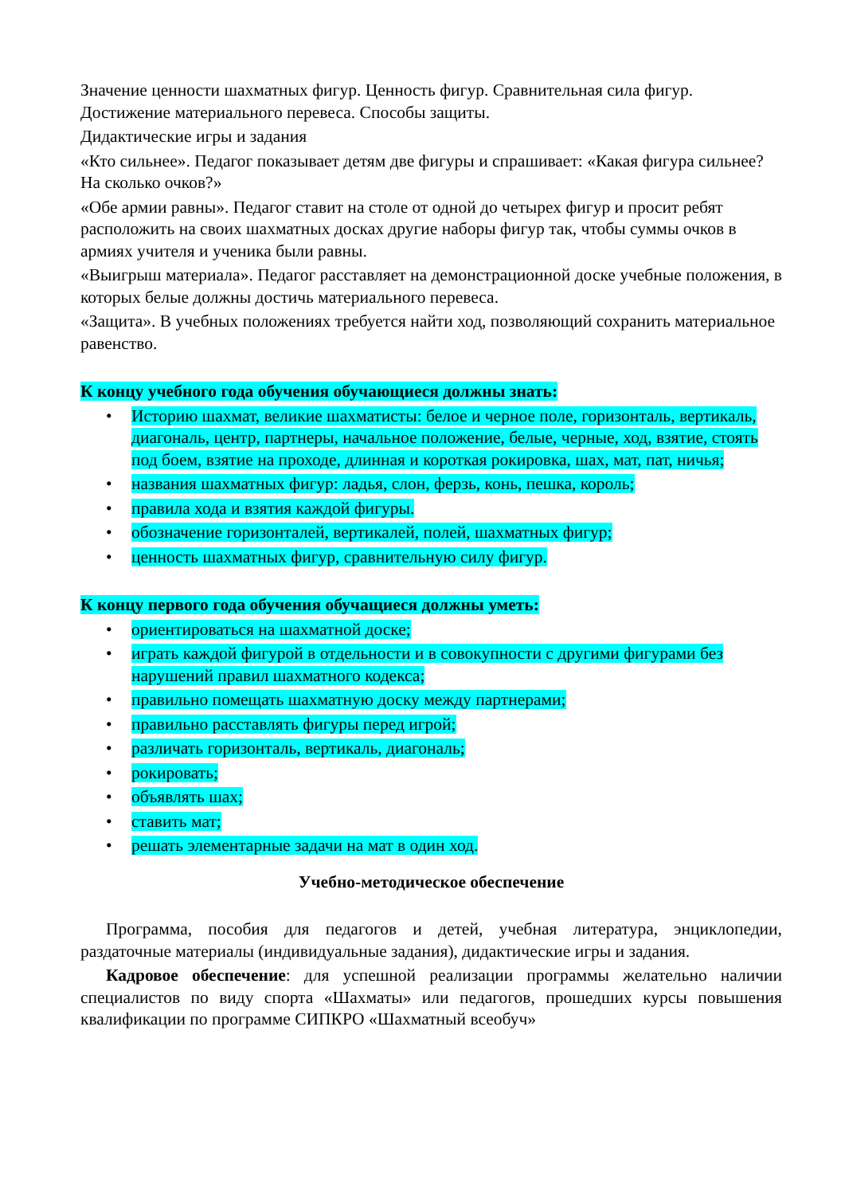Значение ценности шахматных фигур. Ценность фигур. Сравнительная сила фигур. Достижение материального перевеса. Способы защиты.
Дидактические игры и задания
«Кто сильнее». Педагог показывает детям две фигуры и спрашивает: «Какая фигура сильнее? На сколько очков?»
«Обе армии равны». Педагог ставит на столе от одной до четырех фигур и просит ребят расположить на своих шахматных досках другие наборы фигур так, чтобы суммы очков в армиях учителя и ученика были равны.
«Выигрыш материала». Педагог расставляет на демонстрационной доске учебные положения, в которых белые должны достичь материального перевеса.
«Защита». В учебных положениях требуется найти ход, позволяющий сохранить материальное равенство.
К концу учебного года обучения обучающиеся должны знать:
• Историю шахмат, великие шахматисты: белое и черное поле, горизонталь, вертикаль, диагональ, центр, партнеры, начальное положение, белые, черные, ход, взятие, стоять под боем, взятие на проходе, длинная и короткая рокировка, шах, мат, пат, ничья;
• названия шахматных фигур: ладья, слон, ферзь, конь, пешка, король;
• правила хода и взятия каждой фигуры.
• обозначение горизонталей, вертикалей, полей, шахматных фигур;
• ценность шахматных фигур, сравнительную силу фигур.
К концу первого года обучения обучащиеся должны уметь:
• ориентироваться на шахматной доске;
• играть каждой фигурой в отдельности и в совокупности с другими фигурами без нарушений правил шахматного кодекса;
• правильно помещать шахматную доску между партнерами;
• правильно расставлять фигуры перед игрой;
• различать горизонталь, вертикаль, диагональ;
• рокировать;
• объявлять шах;
• ставить мат;
• решать элементарные задачи на мат в один ход.
Учебно-методическое обеспечение
Программа, пособия для педагогов и детей, учебная литература, энциклопедии, раздаточные материалы (индивидуальные задания), дидактические игры и задания.
Кадровое обеспечение: для успешной реализации программы желательно наличии специалистов по виду спорта «Шахматы» или педагогов, прошедших курсы повышения квалификации по программе СИПКРО «Шахматный всеобуч»